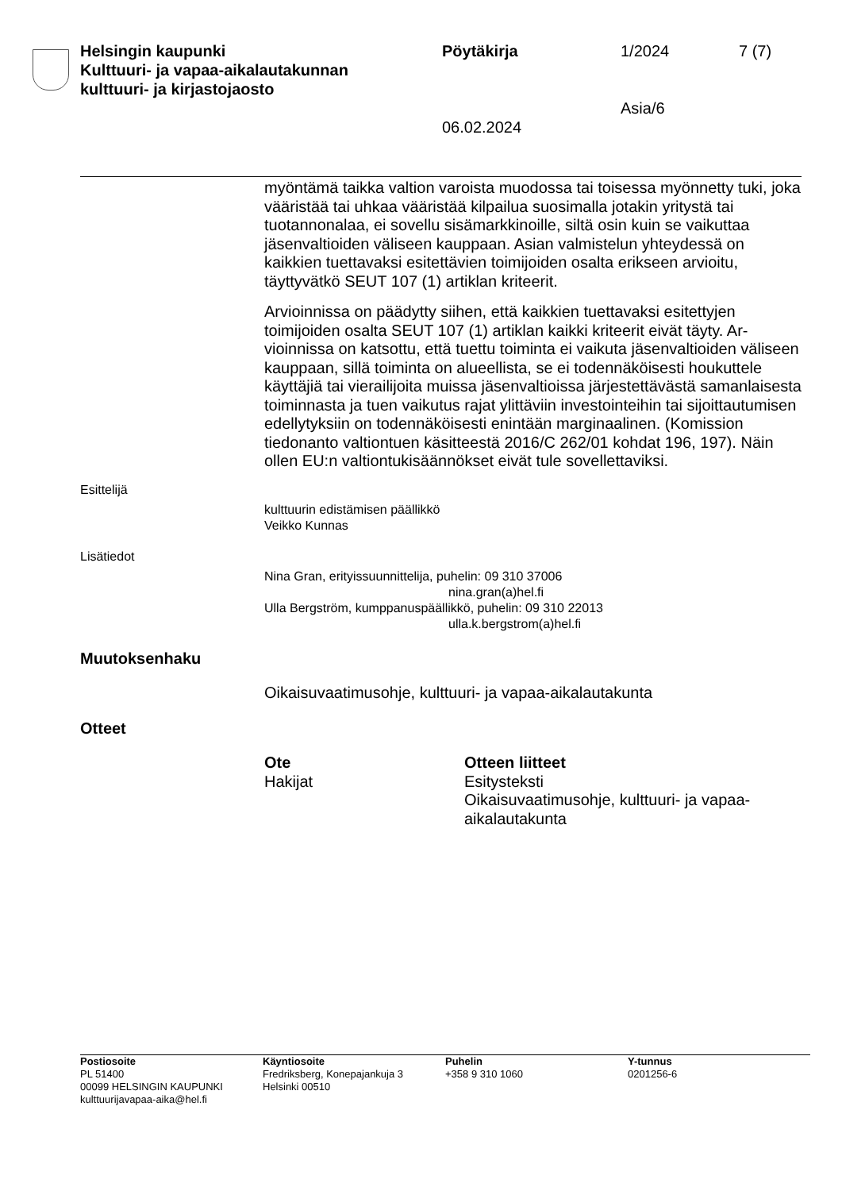Helsingin kaupunki
Kulttuuri- ja vapaa-aikalautakunnan
kulttuuri- ja kirjastojaosto
Pöytäkirja
06.02.2024
1/2024
Asia/6
7 (7)
myöntämä taikka valtion varoista muodossa tai toisessa myönnetty tu­ki, joka vääristää tai uhkaa vääristää kilpailua suosimalla jotakin yritystä tai tuotannonalaa, ei sovellu sisämarkkinoille, siltä osin kuin se vaikut­taa jäsenvaltioiden väliseen kauppaan. Asian valmistelun yhteydessä on kaikkien tuettavaksi esitettävien toimijoiden osalta erikseen arvioitu, täyttyvätkö SEUT 107 (1) artiklan kriteerit.
Arvioinnissa on päädytty siihen, että kaikkien tuettavaksi esitettyjen toimijoiden osalta SEUT 107 (1) artiklan kaikki kriteerit eivät täyty. Ar­vioinnissa on katsottu, että tuettu toiminta ei vaikuta jäsenvaltioiden vä­liseen kauppaan, sillä toiminta on alueellista, se ei todennäköisesti houkuttele käyttäjiä tai vierailijoita muissa jäsenvaltioissa järjestettäväs­tä samanlaisesta toiminnasta ja tuen vaikutus rajat ylittäviin investoin­teihin tai sijoittautumisen edellytyksiin on todennäköisesti enintään marginaalinen. (Komission tiedonanto valtiontuen käsitteestä 2016/C 262/01 kohdat 196, 197). Näin ollen EU:n valtiontukisäännökset eivät tule sovellettaviksi.
Esittelijä
kulttuurin edistämisen päällikkö
Veikko Kunnas
Lisätiedot
Nina Gran, erityissuunnittelija, puhelin: 09 310 37006
nina.gran(a)hel.fi
Ulla Bergström, kumppanuspäällikkö, puhelin: 09 310 22013
ulla.k.bergstrom(a)hel.fi
Muutoksenhaku
Oikaisuvaatimusohje, kulttuuri- ja vapaa-aikalautakunta
Otteet
Ote
Hakijat
Otteen liitteet
Esitysteksti
Oikaisuvaatimusohje, kulttuuri- ja vapaa-
aikalautakunta
Postiosoite
PL 51400
00099 HELSINGIN KAUPUNKI
kulttuurijavapaa-aika@hel.fi
Käyntiosoite
Fredriksberg, Konepajankuja 3
Helsinki 00510
Puhelin
+358 9 310 1060
Y-tunnus
0201256-6